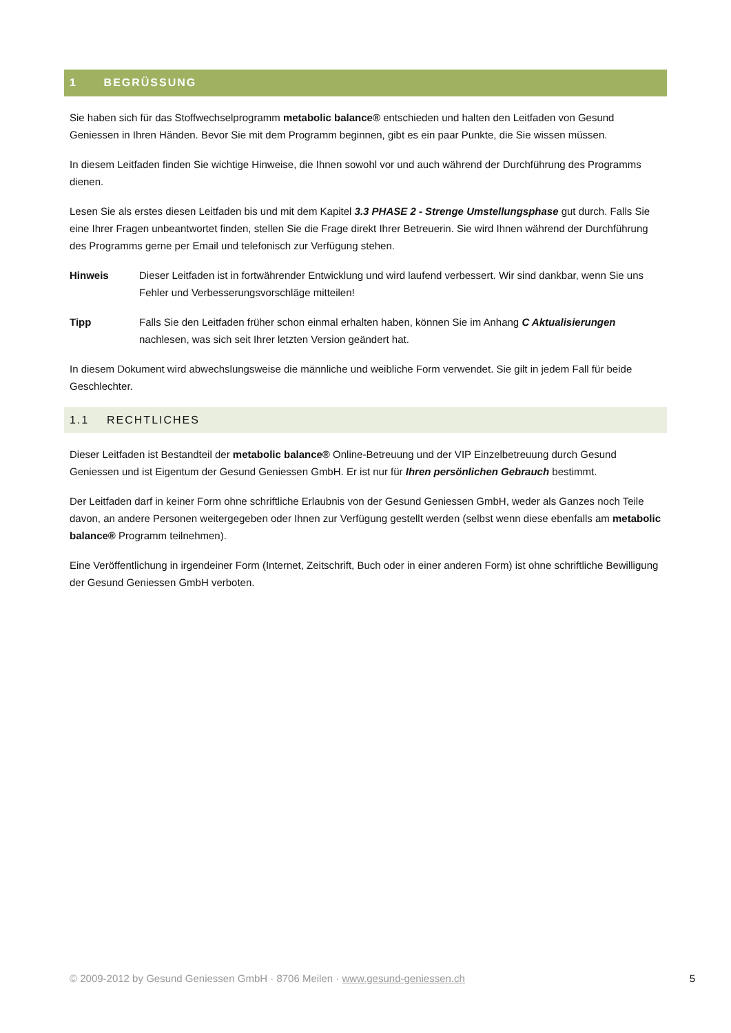1 BEGRÜSSUNG
Sie haben sich für das Stoffwechselprogramm metabolic balance® entschieden und halten den Leitfaden von Gesund Geniessen in Ihren Händen. Bevor Sie mit dem Programm beginnen, gibt es ein paar Punkte, die Sie wissen müssen.
In diesem Leitfaden finden Sie wichtige Hinweise, die Ihnen sowohl vor und auch während der Durchführung des Programms dienen.
Lesen Sie als erstes diesen Leitfaden bis und mit dem Kapitel 3.3 PHASE 2 - Strenge Umstellungsphase gut durch. Falls Sie eine Ihrer Fragen unbeantwortet finden, stellen Sie die Frage direkt Ihrer Betreuerin. Sie wird Ihnen während der Durchführung des Programms gerne per Email und telefonisch zur Verfügung stehen.
Hinweis Dieser Leitfaden ist in fortwährender Entwicklung und wird laufend verbessert. Wir sind dankbar, wenn Sie uns Fehler und Verbesserungsvorschläge mitteilen!
Tipp Falls Sie den Leitfaden früher schon einmal erhalten haben, können Sie im Anhang C Aktualisierungen nachlesen, was sich seit Ihrer letzten Version geändert hat.
In diesem Dokument wird abwechslungsweise die männliche und weibliche Form verwendet. Sie gilt in jedem Fall für beide Geschlechter.
1.1 RECHTLICHES
Dieser Leitfaden ist Bestandteil der metabolic balance® Online-Betreuung und der VIP Einzelbetreuung durch Gesund Geniessen und ist Eigentum der Gesund Geniessen GmbH. Er ist nur für Ihren persönlichen Gebrauch bestimmt.
Der Leitfaden darf in keiner Form ohne schriftliche Erlaubnis von der Gesund Geniessen GmbH, weder als Ganzes noch Teile davon, an andere Personen weitergegeben oder Ihnen zur Verfügung gestellt werden (selbst wenn diese ebenfalls am metabolic balance® Programm teilnehmen).
Eine Veröffentlichung in irgendeiner Form (Internet, Zeitschrift, Buch oder in einer anderen Form) ist ohne schriftliche Bewilligung der Gesund Geniessen GmbH verboten.
© 2009-2012 by Gesund Geniessen GmbH · 8706 Meilen · www.gesund-geniessen.ch 5